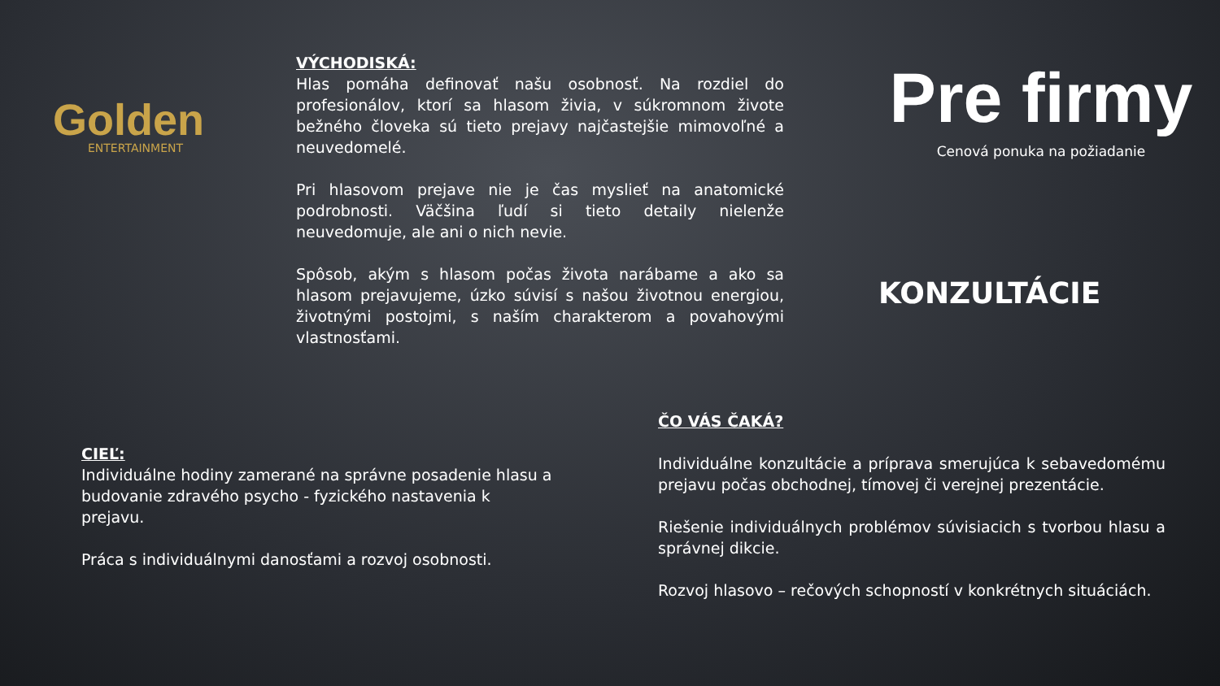Golden
ENTERTAINMENT
VÝCHODISKÁ:
Hlas pomáha definovať našu osobnosť. Na rozdiel do profesionálov, ktorí sa hlasom živia, v súkromnom živote bežného človeka sú tieto prejavy najčastejšie mimovoľné a neuvedomelé.
Pri hlasovom prejave nie je čas myslieť na anatomické podrobnosti. Väčšina ľudí si tieto detaily nielenže neuvedomuje, ale ani o nich nevie.
Spôsob, akým s hlasom počas života narábame a ako sa hlasom prejavujeme, úzko súvisí s našou životnou energiou, životnými postojmi, s naším charakterom a povahovými vlastnosťami.
Pre firmy
Cenová ponuka na požiadanie
KONZULTÁCIE
CIEĽ:
Individuálne hodiny zamerané na správne posadenie hlasu a budovanie zdravého psycho - fyzického nastavenia k prejavu.
Práca s individuálnymi danosťami a rozvoj osobnosti.
ČO VÁS ČAKÁ?
Individuálne konzultácie a príprava smerujúca k sebavedomému prejavu počas obchodnej, tímovej či verejnej prezentácie.
Riešenie individuálnych problémov súvisiacich s tvorbou hlasu a správnej dikcie.
Rozvoj hlasovo – rečových schopností v konkrétnych situáciách.